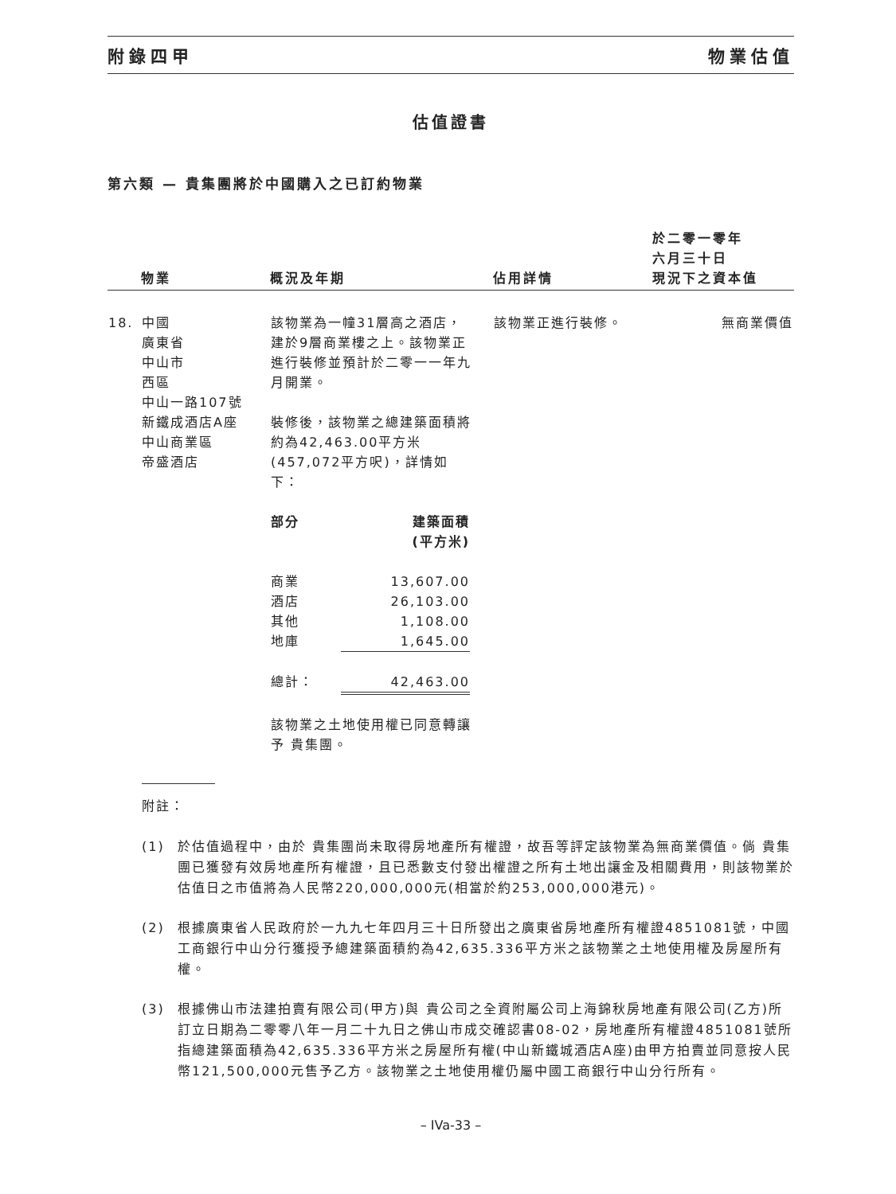附錄四甲 物業估值
估值證書
第六類 — 貴集團將於中國購入之已訂約物業
| | 物業 | 概況及年期 | 佔用詳情 | 於二零一零年 六月三十日 現況下之資本值 |
| --- | --- | --- | --- | --- |
| 18. | 中國 廣東省 中山市 西區 中山一路107號 新鐵成酒店A座 中山商業區 帝盛酒店 | 該物業為一幢31層高之酒店，建於9層商業樓之上。該物業正進行裝修並預計於二零一一年九月開業。 裝修後，該物業之總建築面積將約為42,463.00平方米(457,072平方呎)，詳情如下： / 部分 / 建築面積 (平方米) / / 商業 / 13,607.00 / / 酒店 / 26,103.00 / / 其他 / 1,108.00 / / 地庫 / 1,645.00 / / 總計： / 42,463.00 / 該物業之土地使用權已同意轉讓予 貴集團。 | 該物業正進行裝修。 | 無商業價值 |
附註：
(1) 於估值過程中，由於 貴集團尚未取得房地產所有權證，故吾等評定該物業為無商業價值。倘 貴集團已獲發有效房地產所有權證，且已悉數支付發出權證之所有土地出讓金及相關費用，則該物業於估值日之市值將為人民幣220,000,000元(相當於約253,000,000港元)。
(2) 根據廣東省人民政府於一九九七年四月三十日所發出之廣東省房地產所有權證4851081號，中國工商銀行中山分行獲授予總建築面積約為42,635.336平方米之該物業之土地使用權及房屋所有權。
(3) 根據佛山市法建拍賣有限公司(甲方)與 貴公司之全資附屬公司上海錦秋房地產有限公司(乙方)所訂立日期為二零零八年一月二十九日之佛山市成交確認書08-02，房地產所有權證4851081號所指總建築面積為42,635.336平方米之房屋所有權(中山新鐵城酒店A座)由甲方拍賣並同意按人民幣121,500,000元售予乙方。該物業之土地使用權仍屬中國工商銀行中山分行所有。
– IVa-33 –